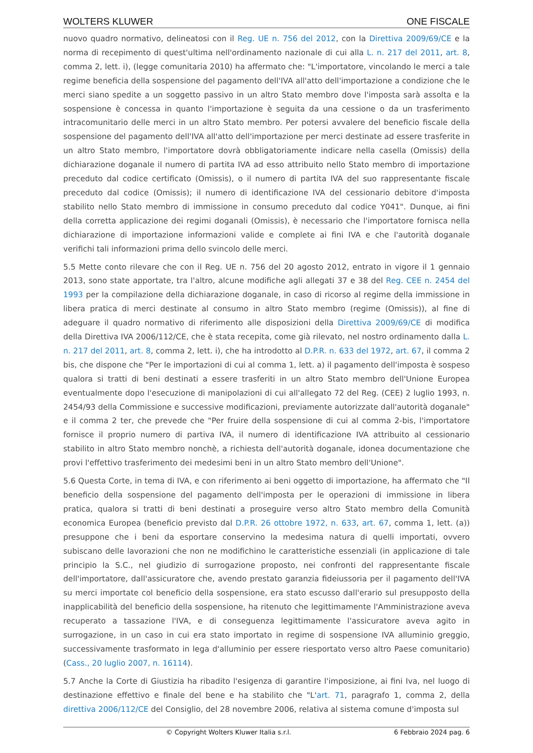WOLTERS KLUWER ONE FISCALE
nuovo quadro normativo, delineatosi con il Reg. UE n. 756 del 2012, con la Direttiva 2009/69/CE e la norma di recepimento di quest'ultima nell'ordinamento nazionale di cui alla L. n. 217 del 2011, art. 8, comma 2, lett. i), (legge comunitaria 2010) ha affermato che: "L'importatore, vincolando le merci a tale regime beneficia della sospensione del pagamento dell'IVA all'atto dell'importazione a condizione che le merci siano spedite a un soggetto passivo in un altro Stato membro dove l'imposta sarà assolta e la sospensione è concessa in quanto l'importazione è seguita da una cessione o da un trasferimento intracomunitario delle merci in un altro Stato membro. Per potersi avvalere del beneficio fiscale della sospensione del pagamento dell'IVA all'atto dell'importazione per merci destinate ad essere trasferite in un altro Stato membro, l'importatore dovrà obbligatoriamente indicare nella casella (Omissis) della dichiarazione doganale il numero di partita IVA ad esso attribuito nello Stato membro di importazione preceduto dal codice certificato (Omissis), o il numero di partita IVA del suo rappresentante fiscale preceduto dal codice (Omissis); il numero di identificazione IVA del cessionario debitore d'imposta stabilito nello Stato membro di immissione in consumo preceduto dal codice Y041". Dunque, ai fini della corretta applicazione dei regimi doganali (Omissis), è necessario che l'importatore fornisca nella dichiarazione di importazione informazioni valide e complete ai fini IVA e che l'autorità doganale verifichi tali informazioni prima dello svincolo delle merci.
5.5 Mette conto rilevare che con il Reg. UE n. 756 del 20 agosto 2012, entrato in vigore il 1 gennaio 2013, sono state apportate, tra l'altro, alcune modifiche agli allegati 37 e 38 del Reg. CEE n. 2454 del 1993 per la compilazione della dichiarazione doganale, in caso di ricorso al regime della immissione in libera pratica di merci destinate al consumo in altro Stato membro (regime (Omissis)), al fine di adeguare il quadro normativo di riferimento alle disposizioni della Direttiva 2009/69/CE di modifica della Direttiva IVA 2006/112/CE, che è stata recepita, come già rilevato, nel nostro ordinamento dalla L. n. 217 del 2011, art. 8, comma 2, lett. i), che ha introdotto al D.P.R. n. 633 del 1972, art. 67, il comma 2 bis, che dispone che "Per le importazioni di cui al comma 1, lett. a) il pagamento dell'imposta è sospeso qualora si tratti di beni destinati a essere trasferiti in un altro Stato membro dell'Unione Europea eventualmente dopo l'esecuzione di manipolazioni di cui all'allegato 72 del Reg. (CEE) 2 luglio 1993, n. 2454/93 della Commissione e successive modificazioni, previamente autorizzate dall'autorità doganale" e il comma 2 ter, che prevede che "Per fruire della sospensione di cui al comma 2-bis, l'importatore fornisce il proprio numero di partiva IVA, il numero di identificazione IVA attribuito al cessionario stabilito in altro Stato membro nonchè, a richiesta dell'autorità doganale, idonea documentazione che provi l'effettivo trasferimento dei medesimi beni in un altro Stato membro dell'Unione".
5.6 Questa Corte, in tema di IVA, e con riferimento ai beni oggetto di importazione, ha affermato che "Il beneficio della sospensione del pagamento dell'imposta per le operazioni di immissione in libera pratica, qualora si tratti di beni destinati a proseguire verso altro Stato membro della Comunità economica Europea (beneficio previsto dal D.P.R. 26 ottobre 1972, n. 633, art. 67, comma 1, lett. (a)) presuppone che i beni da esportare conservino la medesima natura di quelli importati, ovvero subiscano delle lavorazioni che non ne modifichino le caratteristiche essenziali (in applicazione di tale principio la S.C., nel giudizio di surrogazione proposto, nei confronti del rappresentante fiscale dell'importatore, dall'assicuratore che, avendo prestato garanzia fideiussoria per il pagamento dell'IVA su merci importate col beneficio della sospensione, era stato escusso dall'erario sul presupposto della inapplicabilità del beneficio della sospensione, ha ritenuto che legittimamente l'Amministrazione aveva recuperato a tassazione l'IVA, e di conseguenza legittimamente l'assicuratore aveva agito in surrogazione, in un caso in cui era stato importato in regime di sospensione IVA alluminio greggio, successivamente trasformato in lega d'alluminio per essere riesportato verso altro Paese comunitario) (Cass., 20 luglio 2007, n. 16114).
5.7 Anche la Corte di Giustizia ha ribadito l'esigenza di garantire l'imposizione, ai fini Iva, nel luogo di destinazione effettivo e finale del bene e ha stabilito che "L'art. 71, paragrafo 1, comma 2, della direttiva 2006/112/CE del Consiglio, del 28 novembre 2006, relativa al sistema comune d'imposta sul
© Copyright Wolters Kluwer Italia s.r.l. 6 Febbraio 2024 pag. 6